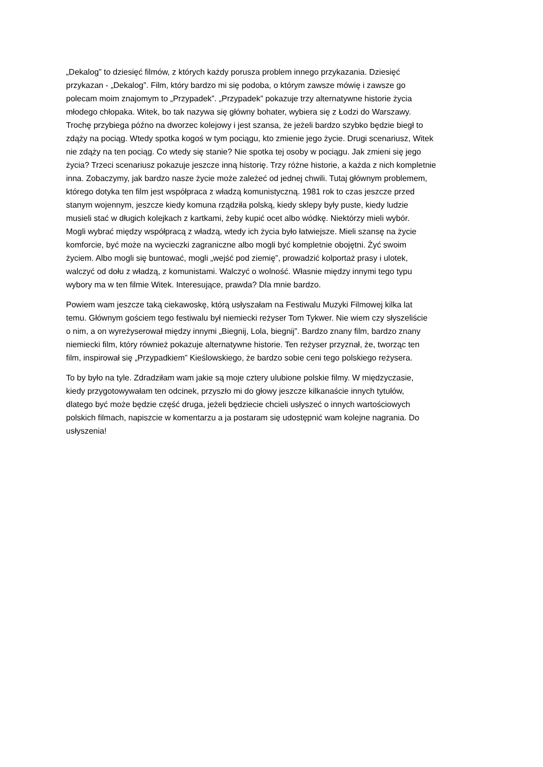„Dekalog” to dziesięć filmów, z których każdy porusza problem innego przykazania. Dziesięć
przykazan - „Dekalog”. Film, który bardzo mi się podoba, o którym zawsze mówię i zawsze go
polecam moim znajomym to „Przypadek”. „Przypadek” pokazuje trzy alternatywne historie życia
młodego chłopaka. Witek, bo tak nazywa się główny bohater, wybiera się z Łodzi do Warszawy.
Trochę przybiega późno na dworzec kolejowy i jest szansa, że jeżeli bardzo szybko będzie biegł to
zdąży na pociąg. Wtedy spotka kogoś w tym pociągu, kto zmienie jego życie. Drugi scenariusz, Witek
nie zdąży na ten pociąg. Co wtedy się stanie? Nie spotka tej osoby w pociągu. Jak zmieni się jego
życia? Trzeci scenariusz pokazuje jeszcze inną historię. Trzy różne historie, a każda z nich kompletnie
inna. Zobaczymy, jak bardzo nasze życie może zależeć od jednej chwili. Tutaj głównym problemem,
którego dotyka ten film jest współpraca z władzą komunistyczną. 1981 rok to czas jeszcze przed
stanym wojennym, jeszcze kiedy komuna rządziła polską, kiedy sklepy były puste, kiedy ludzie
musieli stać w długich kolejkach z kartkami, żeby kupić ocet albo wódkę. Niektórzy mieli wybór.
Mogli wybrać między współpracą z władzą, wtedy ich życia było łatwiejsze. Mieli szansę na życie
komforcie, być może na wycieczki zagraniczne albo mogli być kompletnie obojętni. Żyć swoim
życiem. Albo mogli się buntować, mogli „wejść pod ziemię”, prowadzić kolportaż prasy i ulotek,
walczyć od dołu z władzą, z komunistami. Walczyć o wolność. Własnie między innymi tego typu
wybory ma w ten filmie Witek. Interesujące, prawda? Dla mnie bardzo.
Powiem wam jeszcze taką ciekawoskę, którą usłyszałam na Festiwalu Muzyki Filmowej kilka lat
temu. Głównym gościem tego festiwalu był niemiecki reżyser Tom Tykwer. Nie wiem czy słyszeliście
o nim, a on wyreżyserował między innymi „Biegnij, Lola, biegnij”. Bardzo znany film, bardzo znany
niemiecki film, który również pokazuje alternatywne historie. Ten reżyser przyznał, że, tworząc ten
film, inspirował się „Przypadkiem” Kieślowskiego, że bardzo sobie ceni tego polskiego reżysera.
To by było na tyle. Zdradziłam wam jakie są moje cztery ulubione polskie filmy. W międzyczasie,
kiedy przygotowywałam ten odcinek, przyszło mi do głowy jeszcze kilkanaście innych tytułów,
dlatego być może będzie część druga, jeżeli będziecie chcieli usłyszeć o innych wartościowych
polskich filmach, napiszcie w komentarzu a ja postaram się udostępnić wam kolejne nagrania. Do
usłyszenia!